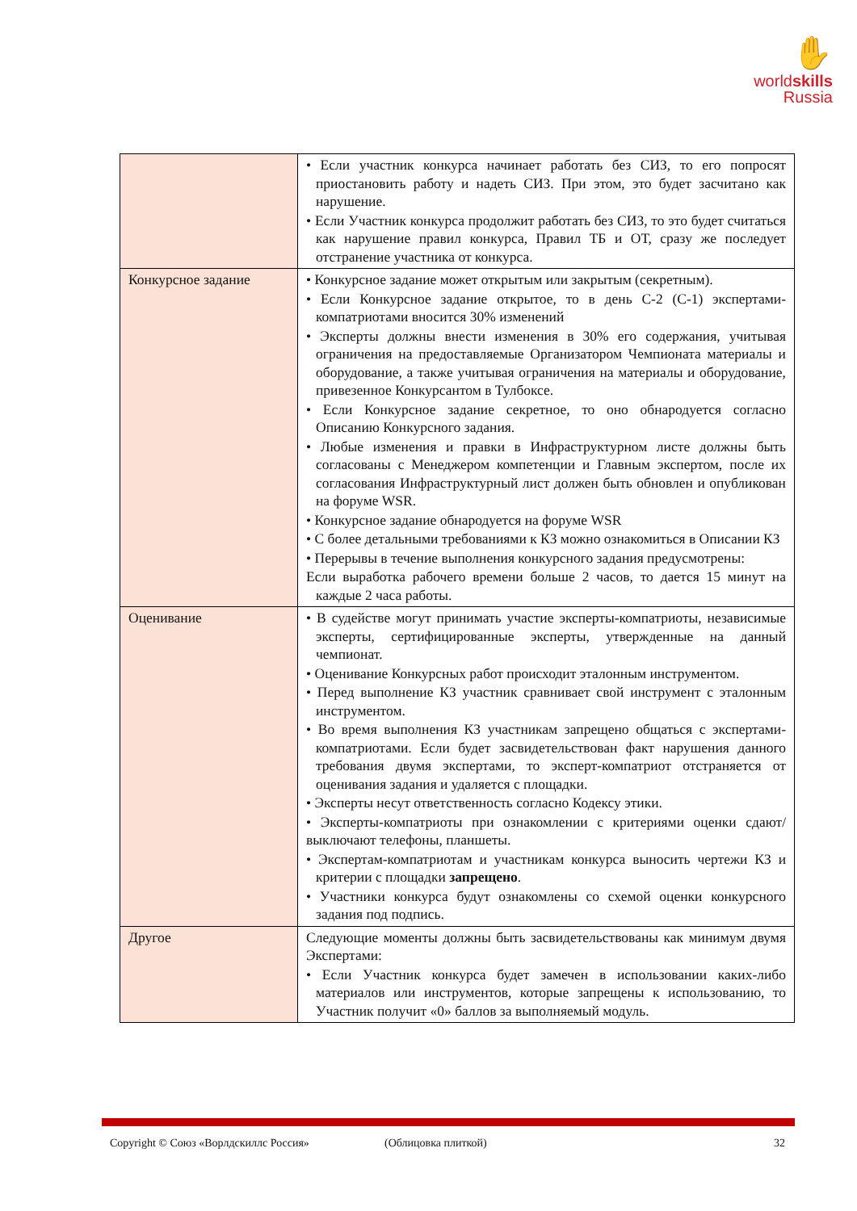✋
worldskills
Russia
| | • Если участник конкурса начинает работать без СИЗ, то его попросят приостановить работу и надеть СИЗ. При этом, это будет засчитано как нарушение. • Если Участник конкурса продолжит работать без СИЗ, то это будет считаться как нарушение правил конкурса, Правил ТБ и ОТ, сразу же последует отстранение участника от конкурса. |
| Конкурсное задание | • Конкурсное задание может открытым или закрытым (секретным). • Если Конкурсное задание открытое, то в день С-2 (С-1) экспертами-компатриотами вносится 30% изменений • Эксперты должны внести изменения в 30% его содержания, учитывая ограничения на предоставляемые Организатором Чемпионата материалы и оборудование, а также учитывая ограничения на материалы и оборудование, привезенное Конкурсантом в Тулбоксе. • Если Конкурсное задание секретное, то оно обнародуется согласно Описанию Конкурсного задания. • Любые изменения и правки в Инфраструктурном листе должны быть согласованы с Менеджером компетенции и Главным экспертом, после их согласования Инфраструктурный лист должен быть обновлен и опубликован на форуме WSR. • Конкурсное задание обнародуется на форуме WSR • С более детальными требованиями к КЗ можно ознакомиться в Описании КЗ • Перерывы в течение выполнения конкурсного задания предусмотрены: Если выработка рабочего времени больше 2 часов, то дается 15 минут на каждые 2 часа работы. |
| Оценивание | • В судействе могут принимать участие эксперты-компатриоты, независимые эксперты, сертифицированные эксперты, утвержденные на данный чемпионат. • Оценивание Конкурсных работ происходит эталонным инструментом. • Перед выполнение КЗ участник сравнивает свой инструмент с эталонным инструментом. • Во время выполнения КЗ участникам запрещено общаться с экспертами-компатриотами. Если будет засвидетельствован факт нарушения данного требования двумя экспертами, то эксперт-компатриот отстраняется от оценивания задания и удаляется с площадки. • Эксперты несут ответственность согласно Кодексу этики. • Эксперты-компатриоты при ознакомлении с критериями оценки сдают/выключают телефоны, планшеты. • Экспертам-компатриотам и участникам конкурса выносить чертежи КЗ и критерии с площадки запрещено . • Участники конкурса будут ознакомлены со схемой оценки конкурсного задания под подпись. |
| Другое | Следующие моменты должны быть засвидетельствованы как минимум двумя Экспертами: • Если Участник конкурса будет замечен в использовании каких-либо материалов или инструментов, которые запрещены к использованию, то Участник получит «0» баллов за выполняемый модуль. |
Copyright © Союз «Ворлдскиллс Россия» (Облицовка плиткой) 32